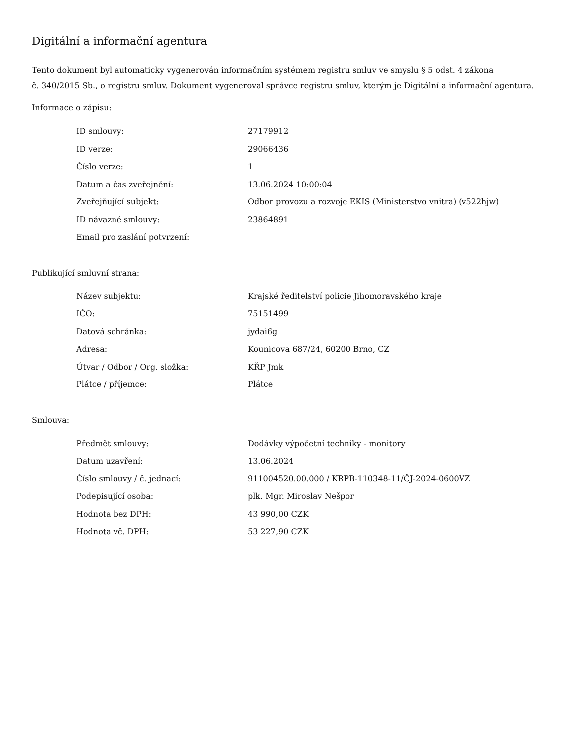Digitální a informační agentura
Tento dokument byl automaticky vygenerován informačním systémem registru smluv ve smyslu § 5 odst. 4 zákona
č. 340/2015 Sb., o registru smluv. Dokument vygeneroval správce registru smluv, kterým je Digitální a informační agentura.
Informace o zápisu:
| ID smlouvy: | 27179912 |
| ID verze: | 29066436 |
| Číslo verze: | 1 |
| Datum a čas zveřejnění: | 13.06.2024 10:00:04 |
| Zveřejňující subjekt: | Odbor provozu a rozvoje EKIS (Ministerstvo vnitra) (v522hjw) |
| ID návazné smlouvy: | 23864891 |
| Email pro zaslání potvrzení: | |
Publikující smluvní strana:
| Název subjektu: | Krajské ředitelství policie Jihomoravského kraje |
| IČO: | 75151499 |
| Datová schránka: | jydai6g |
| Adresa: | Kounicova 687/24, 60200 Brno, CZ |
| Útvar / Odbor / Org. složka: | KŘP Jmk |
| Plátce / příjemce: | Plátce |
Smlouva:
| Předmět smlouvy: | Dodávky výpočetní techniky - monitory |
| Datum uzavření: | 13.06.2024 |
| Číslo smlouvy / č. jednací: | 911004520.00.000 / KRPB-110348-11/ČJ-2024-0600VZ |
| Podepisující osoba: | plk. Mgr. Miroslav Nešpor |
| Hodnota bez DPH: | 43 990,00 CZK |
| Hodnota vč. DPH: | 53 227,90 CZK |